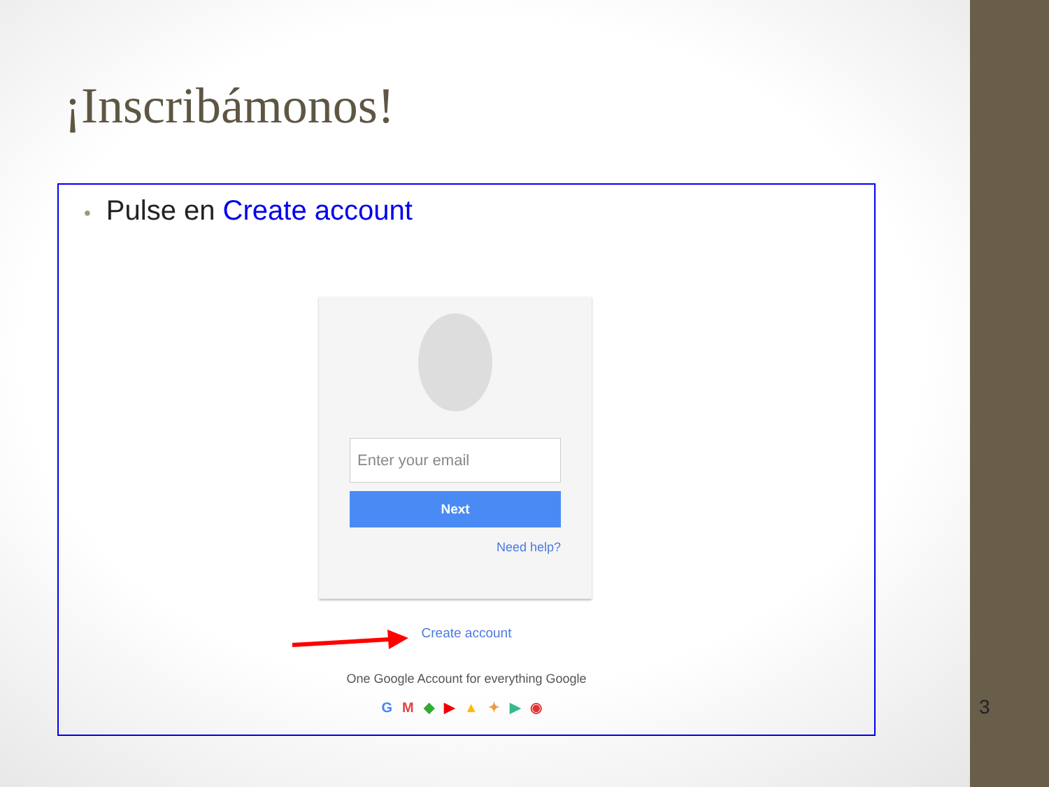¡Inscribámonos!
• Pulse en Create account
Enter your email
Next
Need help?
Create account
One Google Account for everything Google
GM◆▶▲✦▶◉
3